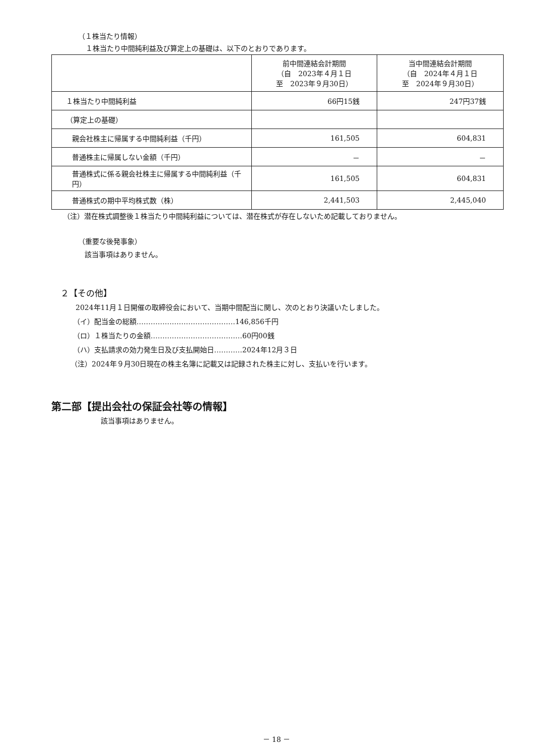（１株当たり情報）
１株当たり中間純利益及び算定上の基礎は、以下のとおりであります。
| | 前中間連結会計期間 （自 2023年４月１日 至 2023年９月30日） | 当中間連結会計期間 （自 2024年４月１日 至 2024年９月30日） |
| １株当たり中間純利益 | 66円15銭 | 247円37銭 |
| （算定上の基礎） | | |
| 親会社株主に帰属する中間純利益（千円） | 161,505 | 604,831 |
| 普通株主に帰属しない金額（千円） | － | － |
| 普通株式に係る親会社株主に帰属する中間純利益（千円） | 161,505 | 604,831 |
| 普通株式の期中平均株式数（株） | 2,441,503 | 2,445,040 |
（注）潜在株式調整後１株当たり中間純利益については、潜在株式が存在しないため記載しておりません。
（重要な後発事象）
該当事項はありません。
２【その他】
2024年11月１日開催の取締役会において、当期中間配当に関し、次のとおり決議いたしました。
（イ）配当金の総額……………………………………146,856千円
（ロ）１株当たりの金額…………………………………60円00銭
（ハ）支払請求の効力発生日及び支払開始日…………2024年12月３日
（注）2024年９月30日現在の株主名簿に記載又は記録された株主に対し、支払いを行います。
第二部【提出会社の保証会社等の情報】
該当事項はありません。
－ 18 －